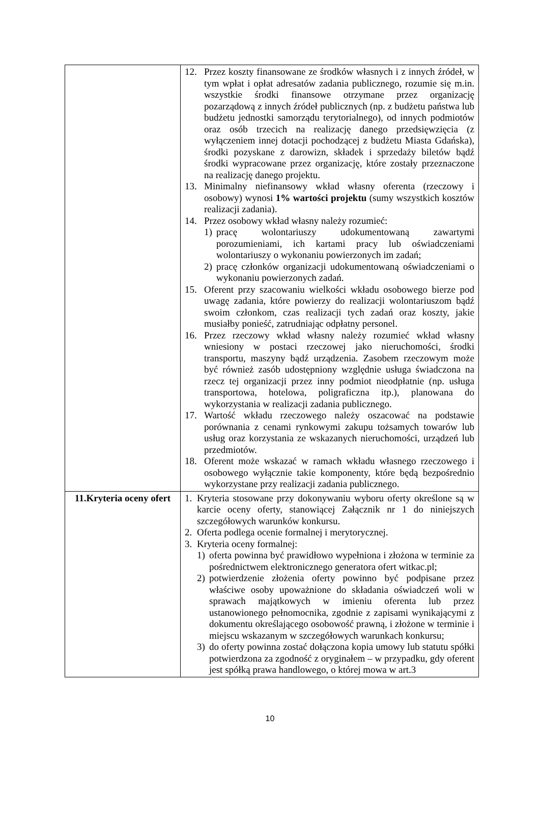| | 12. Przez koszty finansowane ze środków własnych i z innych źródeł, w tym wpłat i opłat adresatów zadania publicznego, rozumie się m.in. wszystkie środki finansowe otrzymane przez organizację pozarządową z innych źródeł publicznych (np. z budżetu państwa lub budżetu jednostki samorządu terytorialnego), od innych podmiotów oraz osób trzecich na realizację danego przedsięwzięcia (z wyłączeniem innej dotacji pochodzącej z budżetu Miasta Gdańska), środki pozyskane z darowizn, składek i sprzedaży biletów bądź środki wypracowane przez organizację, które zostały przeznaczone na realizację danego projektu. 13. Minimalny niefinansowy wkład własny oferenta (rzeczowy i osobowy) wynosi 1% wartości projektu (sumy wszystkich kosztów realizacji zadania). 14. Przez osobowy wkład własny należy rozumieć: 1) pracę wolontariuszy udokumentowaną zawartymi porozumieniami, ich kartami pracy lub oświadczeniami wolontariuszy o wykonaniu powierzonych im zadań; 2) pracę członków organizacji udokumentowaną oświadczeniami o wykonaniu powierzonych zadań. 15. Oferent przy szacowaniu wielkości wkładu osobowego bierze pod uwagę zadania, które powierzy do realizacji wolontariuszom bądź swoim członkom, czas realizacji tych zadań oraz koszty, jakie musiałby ponieść, zatrudniając odpłatny personel. 16. Przez rzeczowy wkład własny należy rozumieć wkład własny wniesiony w postaci rzeczowej jako nieruchomości, środki transportu, maszyny bądź urządzenia. Zasobem rzeczowym może być również zasób udostępniony względnie usługa świadczona na rzecz tej organizacji przez inny podmiot nieodpłatnie (np. usługa transportowa, hotelowa, poligraficzna itp.), planowana do wykorzystania w realizacji zadania publicznego. 17. Wartość wkładu rzeczowego należy oszacować na podstawie porównania z cenami rynkowymi zakupu tożsamych towarów lub usług oraz korzystania ze wskazanych nieruchomości, urządzeń lub przedmiotów. 18. Oferent może wskazać w ramach wkładu własnego rzeczowego i osobowego wyłącznie takie komponenty, które będą bezpośrednio wykorzystane przy realizacji zadania publicznego. |
| 11.Kryteria oceny ofert | 1. Kryteria stosowane przy dokonywaniu wyboru oferty określone są w karcie oceny oferty, stanowiącej Załącznik nr 1 do niniejszych szczegółowych warunków konkursu. 2. Oferta podlega ocenie formalnej i merytorycznej. 3. Kryteria oceny formalnej: 1) oferta powinna być prawidłowo wypełniona i złożona w terminie za pośrednictwem elektronicznego generatora ofert witkac.pl; 2) potwierdzenie złożenia oferty powinno być podpisane przez właściwe osoby upoważnione do składania oświadczeń woli w sprawach majątkowych w imieniu oferenta lub przez ustanowionego pełnomocnika, zgodnie z zapisami wynikającymi z dokumentu określającego osobowość prawną, i złożone w terminie i miejscu wskazanym w szczegółowych warunkach konkursu; 3) do oferty powinna zostać dołączona kopia umowy lub statutu spółki potwierdzona za zgodność z oryginałem – w przypadku, gdy oferent jest spółką prawa handlowego, o której mowa w art.3 |
10